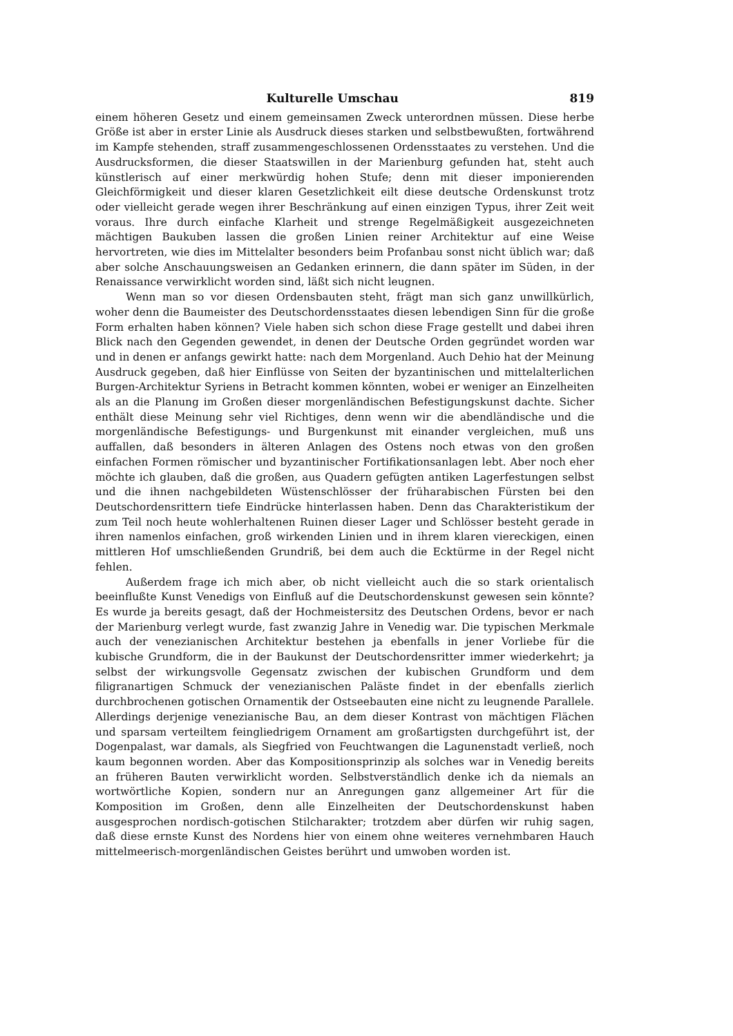Kulturelle Umschau 819
einem höheren Gesetz und einem gemeinsamen Zweck unterordnen müssen. Diese herbe Größe ist aber in erster Linie als Ausdruck dieses starken und selbstbewußten, fortwährend im Kampfe stehenden, straff zusammengeschlossenen Ordensstaates zu verstehen. Und die Ausdrucksformen, die dieser Staatswillen in der Marienburg gefunden hat, steht auch künstlerisch auf einer merkwürdig hohen Stufe; denn mit dieser imponierenden Gleichförmigkeit und dieser klaren Gesetzlichkeit eilt diese deutsche Ordenskunst trotz oder vielleicht gerade wegen ihrer Beschränkung auf einen einzigen Typus, ihrer Zeit weit voraus. Ihre durch einfache Klarheit und strenge Regelmäßigkeit ausgezeichneten mächtigen Baukuben lassen die großen Linien reiner Architektur auf eine Weise hervortreten, wie dies im Mittelalter besonders beim Profanbau sonst nicht üblich war; daß aber solche Anschauungsweisen an Gedanken erinnern, die dann später im Süden, in der Renaissance verwirklicht worden sind, läßt sich nicht leugnen.
Wenn man so vor diesen Ordensbauten steht, frägt man sich ganz unwillkürlich, woher denn die Baumeister des Deutschordensstaates diesen lebendigen Sinn für die große Form erhalten haben können? Viele haben sich schon diese Frage gestellt und dabei ihren Blick nach den Gegenden gewendet, in denen der Deutsche Orden gegründet worden war und in denen er anfangs gewirkt hatte: nach dem Morgenland. Auch Dehio hat der Meinung Ausdruck gegeben, daß hier Einflüsse von Seiten der byzantinischen und mittelalterlichen Burgen-Architektur Syriens in Betracht kommen könnten, wobei er weniger an Einzelheiten als an die Planung im Großen dieser morgenländischen Befestigungskunst dachte. Sicher enthält diese Meinung sehr viel Richtiges, denn wenn wir die abendländische und die morgenländische Befestigungs- und Burgenkunst mit einander vergleichen, muß uns auffallen, daß besonders in älteren Anlagen des Ostens noch etwas von den großen einfachen Formen römischer und byzantinischer Fortifikationsanlagen lebt. Aber noch eher möchte ich glauben, daß die großen, aus Quadern gefügten antiken Lagerfestungen selbst und die ihnen nachgebildeten Wüstenschlösser der früharabischen Fürsten bei den Deutschordensrittern tiefe Eindrücke hinterlassen haben. Denn das Charakteristikum der zum Teil noch heute wohlerhaltenen Ruinen dieser Lager und Schlösser besteht gerade in ihren namenlos einfachen, groß wirkenden Linien und in ihrem klaren viereckigen, einen mittleren Hof umschließenden Grundriß, bei dem auch die Ecktürme in der Regel nicht fehlen.
Außerdem frage ich mich aber, ob nicht vielleicht auch die so stark orientalisch beeinflußte Kunst Venedigs von Einfluß auf die Deutschordenskunst gewesen sein könnte? Es wurde ja bereits gesagt, daß der Hochmeistersitz des Deutschen Ordens, bevor er nach der Marienburg verlegt wurde, fast zwanzig Jahre in Venedig war. Die typischen Merkmale auch der venezianischen Architektur bestehen ja ebenfalls in jener Vorliebe für die kubische Grundform, die in der Baukunst der Deutschordensritter immer wiederkehrt; ja selbst der wirkungsvolle Gegensatz zwischen der kubischen Grundform und dem filigranartigen Schmuck der venezianischen Paläste findet in der ebenfalls zierlich durchbrochenen gotischen Ornamentik der Ostseebauten eine nicht zu leugnende Parallele. Allerdings derjenige venezianische Bau, an dem dieser Kontrast von mächtigen Flächen und sparsam verteiltem feingliedrigem Ornament am großartigsten durchgeführt ist, der Dogenpalast, war damals, als Siegfried von Feuchtwangen die Lagunenstadt verließ, noch kaum begonnen worden. Aber das Kompositionsprinzip als solches war in Venedig bereits an früheren Bauten verwirklicht worden. Selbstverständlich denke ich da niemals an wortwörtliche Kopien, sondern nur an Anregungen ganz allgemeiner Art für die Komposition im Großen, denn alle Einzelheiten der Deutschordenskunst haben ausgesprochen nordisch-gotischen Stilcharakter; trotzdem aber dürfen wir ruhig sagen, daß diese ernste Kunst des Nordens hier von einem ohne weiteres vernehmbaren Hauch mittelmeerisch-morgenländischen Geistes berührt und umwoben worden ist.